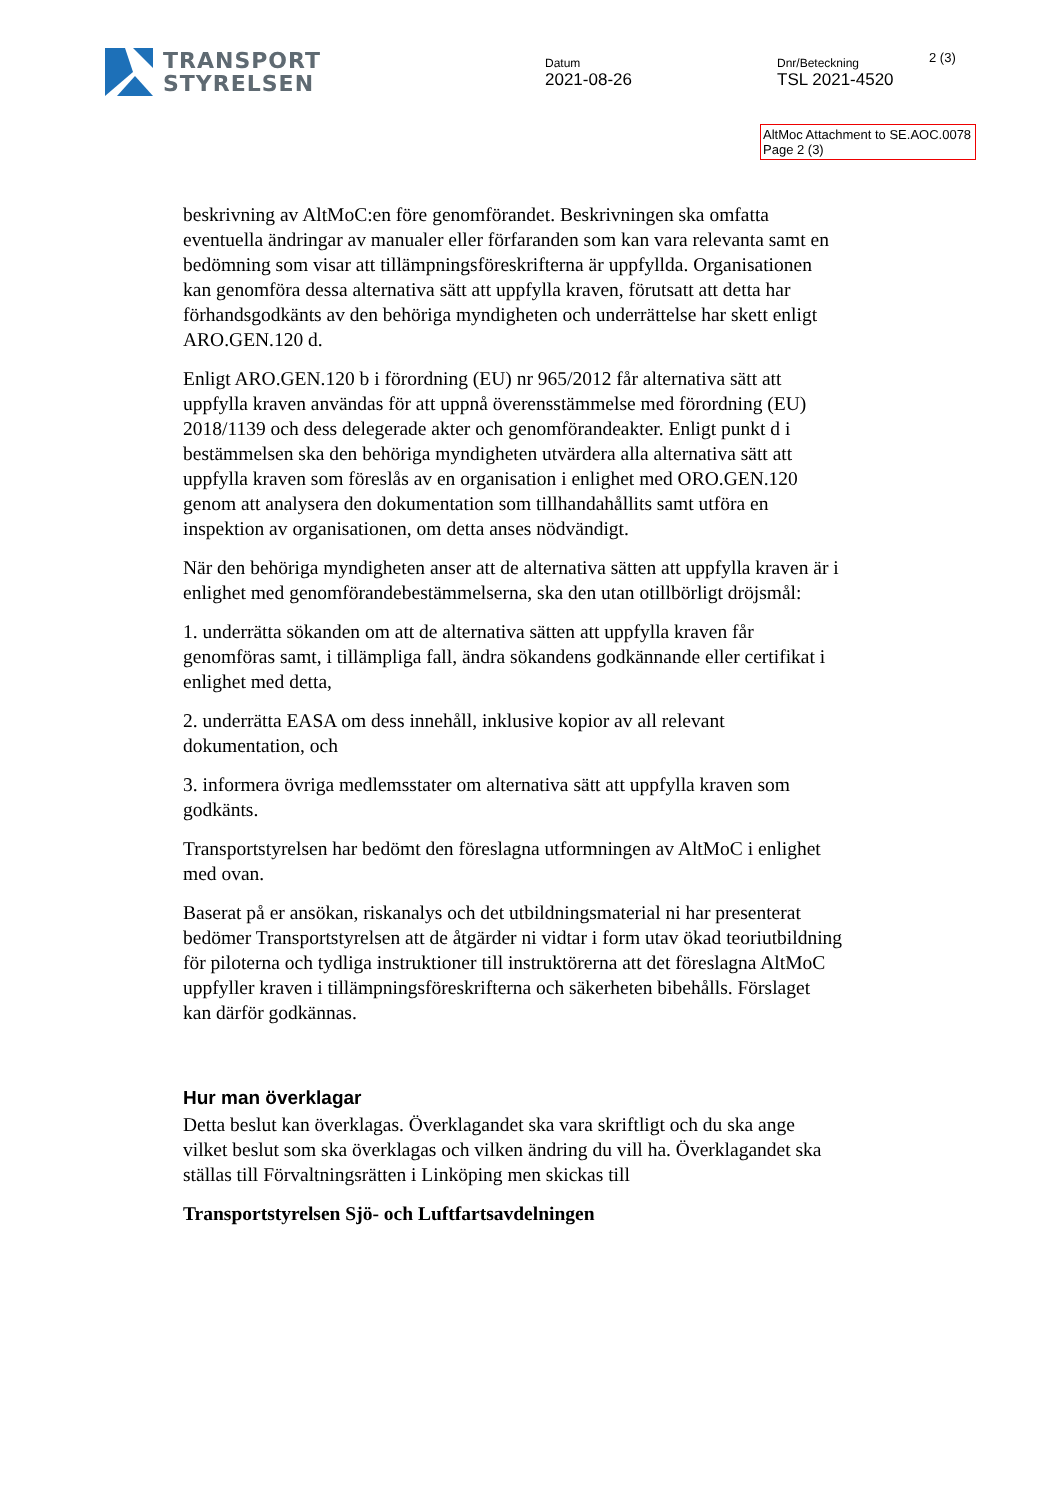TRANSPORT
STYRELSEN
Datum
2021-08-26
Dnr/Beteckning
TSL 2021-4520
2 (3)
AltMoc Attachment to SE.AOC.0078 Page 2 (3)
beskrivning av AltMoC:en före genomförandet. Beskrivningen ska omfatta eventuella ändringar av manualer eller förfaranden som kan vara relevanta samt en bedömning som visar att tillämpningsföreskrifterna är uppfyllda. Organisationen kan genomföra dessa alternativa sätt att uppfylla kraven, förutsatt att detta har förhandsgodkänts av den behöriga myndigheten och underrättelse har skett enligt ARO.GEN.120 d.
Enligt ARO.GEN.120 b i förordning (EU) nr 965/2012 får alternativa sätt att uppfylla kraven användas för att uppnå överensstämmelse med förordning (EU) 2018/1139 och dess delegerade akter och genomförandeakter. Enligt punkt d i bestämmelsen ska den behöriga myndigheten utvärdera alla alternativa sätt att uppfylla kraven som föreslås av en organisation i enlighet med ORO.GEN.120 genom att analysera den dokumentation som tillhandahållits samt utföra en inspektion av organisationen, om detta anses nödvändigt.
När den behöriga myndigheten anser att de alternativa sätten att uppfylla kraven är i enlighet med genomförandebestämmelserna, ska den utan otillbörligt dröjsmål:
1. underrätta sökanden om att de alternativa sätten att uppfylla kraven får genomföras samt, i tillämpliga fall, ändra sökandens godkännande eller certifikat i enlighet med detta,
2. underrätta EASA om dess innehåll, inklusive kopior av all relevant dokumentation, och
3. informera övriga medlemsstater om alternativa sätt att uppfylla kraven som godkänts.
Transportstyrelsen har bedömt den föreslagna utformningen av AltMoC i enlighet med ovan.
Baserat på er ansökan, riskanalys och det utbildningsmaterial ni har presenterat bedömer Transportstyrelsen att de åtgärder ni vidtar i form utav ökad teoriutbildning för piloterna och tydliga instruktioner till instruktörerna att det föreslagna AltMoC uppfyller kraven i tillämpningsföreskrifterna och säkerheten bibehålls. Förslaget kan därför godkännas.
Hur man överklagar
Detta beslut kan överklagas. Överklagandet ska vara skriftligt och du ska ange vilket beslut som ska överklagas och vilken ändring du vill ha. Överklagandet ska ställas till Förvaltningsrätten i Linköping men skickas till
Transportstyrelsen Sjö- och Luftfartsavdelningen